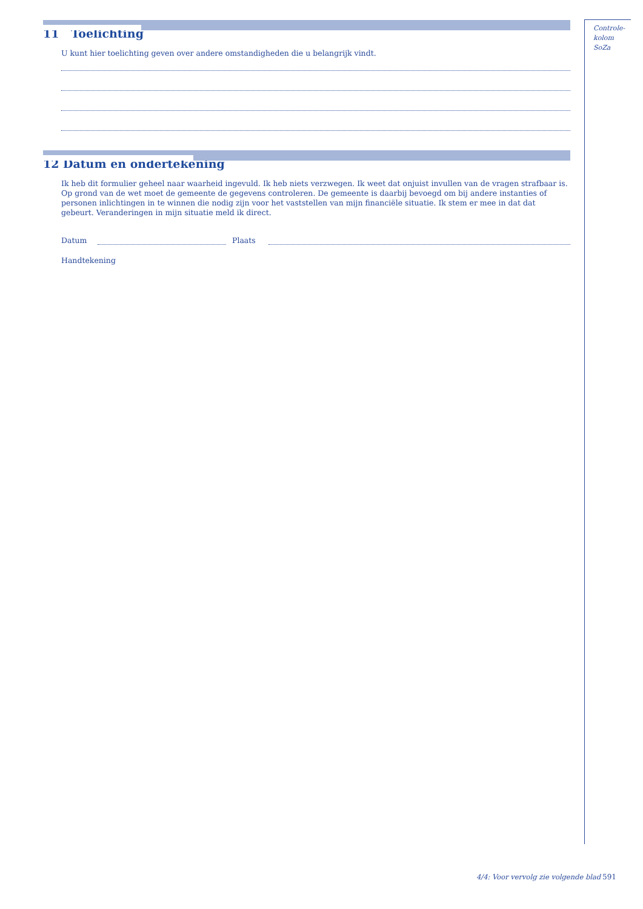11 Toelichting
U kunt hier toelichting geven over andere omstandigheden die u belangrijk vindt.
12 Datum en ondertekening
Ik heb dit formulier geheel naar waarheid ingevuld. Ik heb niets verzwegen. Ik weet dat onjuist invullen van de vragen strafbaar is. Op grond van de wet moet de gemeente de gegevens controleren. De gemeente is daarbij bevoegd om bij andere instanties of personen inlichtingen in te winnen die nodig zijn voor het vaststellen van mijn financiële situatie. Ik stem er mee in dat dat gebeurt. Veranderingen in mijn situatie meld ik direct.
Datum Plaats
Handtekening
Controle-
kolom SoZa
4/4: Voor vervolg zie volgende blad
591